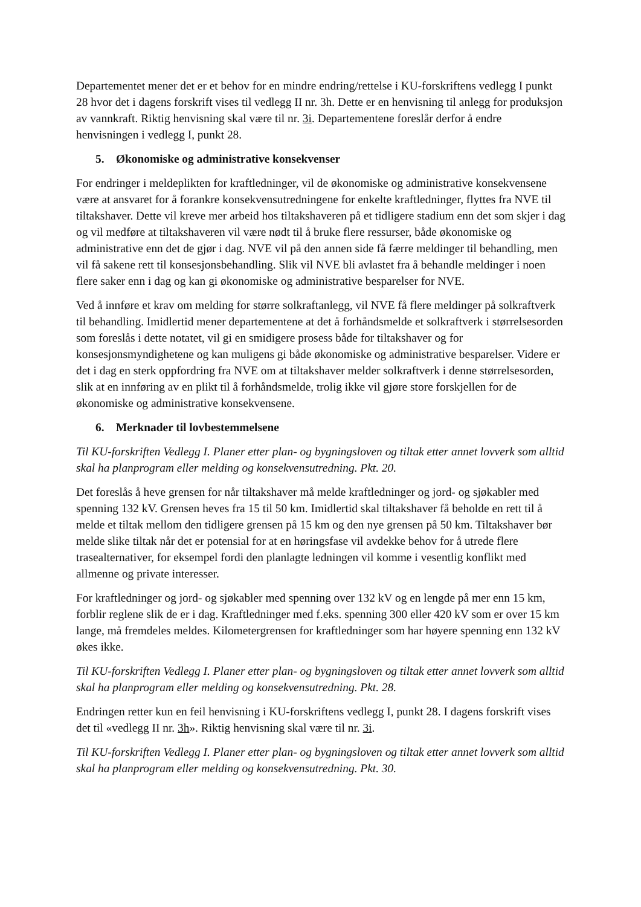Departementet mener det er et behov for en mindre endring/rettelse i KU-forskriftens vedlegg I punkt 28 hvor det i dagens forskrift vises til vedlegg II nr. 3h. Dette er en henvisning til anlegg for produksjon av vannkraft. Riktig henvisning skal være til nr. 3i. Departementene foreslår derfor å endre henvisningen i vedlegg I, punkt 28.
5. Økonomiske og administrative konsekvenser
For endringer i meldeplikten for kraftledninger, vil de økonomiske og administrative konsekvensene være at ansvaret for å forankre konsekvensutredningene for enkelte kraftledninger, flyttes fra NVE til tiltakshaver. Dette vil kreve mer arbeid hos tiltakshaveren på et tidligere stadium enn det som skjer i dag og vil medføre at tiltakshaveren vil være nødt til å bruke flere ressurser, både økonomiske og administrative enn det de gjør i dag. NVE vil på den annen side få færre meldinger til behandling, men vil få sakene rett til konsesjonsbehandling. Slik vil NVE bli avlastet fra å behandle meldinger i noen flere saker enn i dag og kan gi økonomiske og administrative besparelser for NVE.
Ved å innføre et krav om melding for større solkraftanlegg, vil NVE få flere meldinger på solkraftverk til behandling. Imidlertid mener departementene at det å forhåndsmelde et solkraftverk i størrelsesorden som foreslås i dette notatet, vil gi en smidigere prosess både for tiltakshaver og for konsesjonsmyndighetene og kan muligens gi både økonomiske og administrative besparelser. Videre er det i dag en sterk oppfordring fra NVE om at tiltakshaver melder solkraftverk i denne størrelsesorden, slik at en innføring av en plikt til å forhåndsmelde, trolig ikke vil gjøre store forskjellen for de økonomiske og administrative konsekvensene.
6. Merknader til lovbestemmelsene
Til KU-forskriften Vedlegg I. Planer etter plan- og bygningsloven og tiltak etter annet lovverk som alltid skal ha planprogram eller melding og konsekvensutredning. Pkt. 20.
Det foreslås å heve grensen for når tiltakshaver må melde kraftledninger og jord- og sjøkabler med spenning 132 kV. Grensen heves fra 15 til 50 km. Imidlertid skal tiltakshaver få beholde en rett til å melde et tiltak mellom den tidligere grensen på 15 km og den nye grensen på 50 km. Tiltakshaver bør melde slike tiltak når det er potensial for at en høringsfase vil avdekke behov for å utrede flere trasealternativer, for eksempel fordi den planlagte ledningen vil komme i vesentlig konflikt med allmenne og private interesser.
For kraftledninger og jord- og sjøkabler med spenning over 132 kV og en lengde på mer enn 15 km, forblir reglene slik de er i dag. Kraftledninger med f.eks. spenning 300 eller 420 kV som er over 15 km lange, må fremdeles meldes. Kilometergrensen for kraftledninger som har høyere spenning enn 132 kV økes ikke.
Til KU-forskriften Vedlegg I. Planer etter plan- og bygningsloven og tiltak etter annet lovverk som alltid skal ha planprogram eller melding og konsekvensutredning. Pkt. 28.
Endringen retter kun en feil henvisning i KU-forskriftens vedlegg I, punkt 28. I dagens forskrift vises det til «vedlegg II nr. 3h». Riktig henvisning skal være til nr. 3i.
Til KU-forskriften Vedlegg I. Planer etter plan- og bygningsloven og tiltak etter annet lovverk som alltid skal ha planprogram eller melding og konsekvensutredning. Pkt. 30.